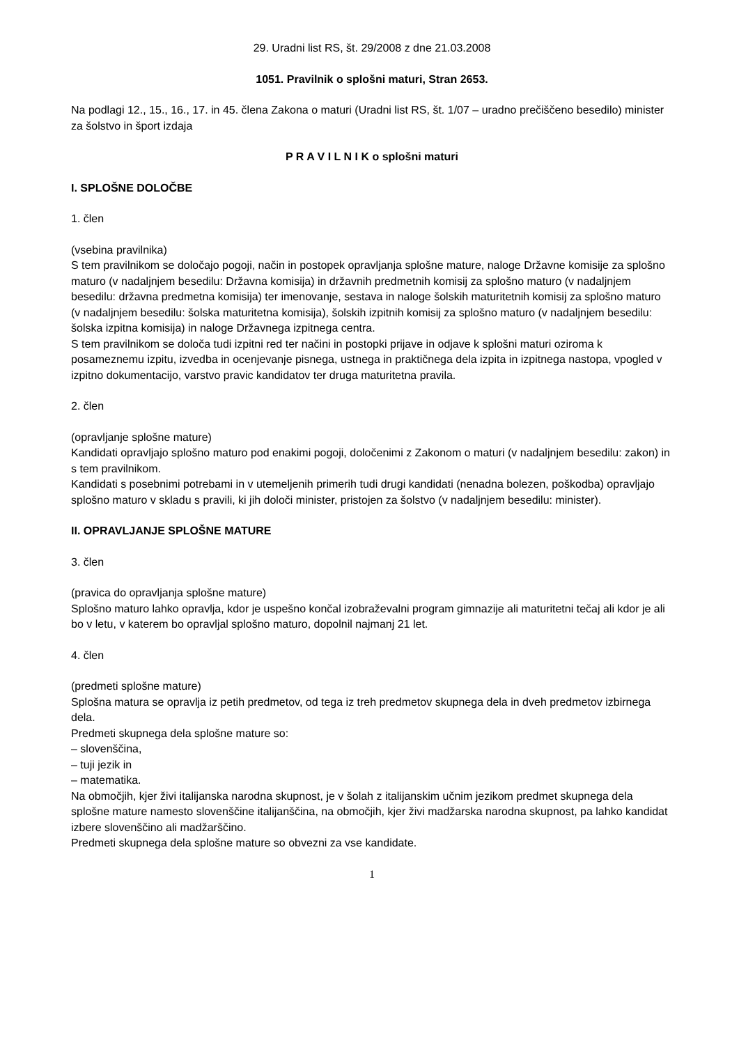29. Uradni list RS, št. 29/2008 z dne 21.03.2008
1051. Pravilnik o splošni maturi, Stran 2653.
Na podlagi 12., 15., 16., 17. in 45. člena Zakona o maturi (Uradni list RS, št. 1/07 – uradno prečiščeno besedilo) minister za šolstvo in šport izdaja
P R A V I L N I K o splošni maturi
I. SPLOŠNE DOLOČBE
1. člen
(vsebina pravilnika)
S tem pravilnikom se določajo pogoji, način in postopek opravljanja splošne mature, naloge Državne komisije za splošno maturo (v nadaljnjem besedilu: Državna komisija) in državnih predmetnih komisij za splošno maturo (v nadaljnjem besedilu: državna predmetna komisija) ter imenovanje, sestava in naloge šolskih maturitetnih komisij za splošno maturo (v nadaljnjem besedilu: šolska maturitetna komisija), šolskih izpitnih komisij za splošno maturo (v nadaljnjem besedilu: šolska izpitna komisija) in naloge Državnega izpitnega centra.
S tem pravilnikom se določa tudi izpitni red ter načini in postopki prijave in odjave k splošni maturi oziroma k posameznemu izpitu, izvedba in ocenjevanje pisnega, ustnega in praktičnega dela izpita in izpitnega nastopa, vpogled v izpitno dokumentacijo, varstvo pravic kandidatov ter druga maturitetna pravila.
2. člen
(opravljanje splošne mature)
Kandidati opravljajo splošno maturo pod enakimi pogoji, določenimi z Zakonom o maturi (v nadaljnjem besedilu: zakon) in s tem pravilnikom.
Kandidati s posebnimi potrebami in v utemeljenih primerih tudi drugi kandidati (nenadna bolezen, poškodba) opravljajo splošno maturo v skladu s pravili, ki jih določi minister, pristojen za šolstvo (v nadaljnjem besedilu: minister).
II. OPRAVLJANJE SPLOŠNE MATURE
3. člen
(pravica do opravljanja splošne mature)
Splošno maturo lahko opravlja, kdor je uspešno končal izobraževalni program gimnazije ali maturitetni tečaj ali kdor je ali bo v letu, v katerem bo opravljal splošno maturo, dopolnil najmanj 21 let.
4. člen
(predmeti splošne mature)
Splošna matura se opravlja iz petih predmetov, od tega iz treh predmetov skupnega dela in dveh predmetov izbirnega dela.
Predmeti skupnega dela splošne mature so:
– slovenščina,
– tuji jezik in
– matematika.
Na območjih, kjer živi italijanska narodna skupnost, je v šolah z italijanskim učnim jezikom predmet skupnega dela splošne mature namesto slovenščine italijanščina, na območjih, kjer živi madžarska narodna skupnost, pa lahko kandidat izbere slovenščino ali madžarščino.
Predmeti skupnega dela splošne mature so obvezni za vse kandidate.
1